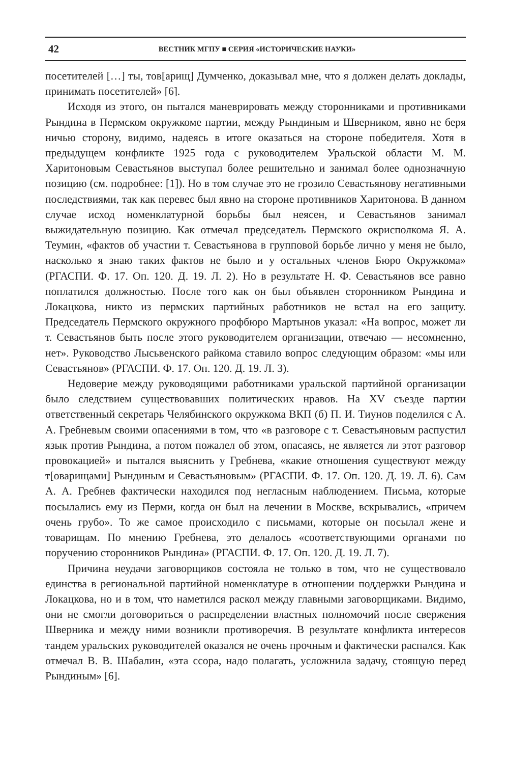42 ВЕСТНИК МГПУ ■ СЕРИЯ «ИСТОРИЧЕСКИЕ НАУКИ»
посетителей […] ты, тов[арищ] Думченко, доказывал мне, что я должен делать доклады, принимать посетителей» [6].
Исходя из этого, он пытался маневрировать между сторонниками и противниками Рындина в Пермском окружкоме партии, между Рындиным и Шверником, явно не беря ничью сторону, видимо, надеясь в итоге оказаться на стороне победителя. Хотя в предыдущем конфликте 1925 года с руководителем Уральской области М. М. Харитоновым Севастьянов выступал более решительно и занимал более однозначную позицию (см. подробнее: [1]). Но в том случае это не грозило Севастьянову негативными последствиями, так как перевес был явно на стороне противников Харитонова. В данном случае исход номенклатурной борьбы был неясен, и Севастьянов занимал выжидательную позицию. Как отмечал председатель Пермского окрисполкома Я. А. Теумин, «фактов об участии т. Севастьянова в групповой борьбе лично у меня не было, насколько я знаю таких фактов не было и у остальных членов Бюро Окружкома» (РГАСПИ. Ф. 17. Оп. 120. Д. 19. Л. 2). Но в результате Н. Ф. Севастьянов все равно поплатился должностью. После того как он был объявлен сторонником Рындина и Локацкова, никто из пермских партийных работников не встал на его защиту. Председатель Пермского окружного профбюро Мартынов указал: «На вопрос, может ли т. Севастьянов быть после этого руководителем организации, отвечаю — несомненно, нет». Руководство Лысьвенского райкома ставило вопрос следующим образом: «мы или Севастьянов» (РГАСПИ. Ф. 17. Оп. 120. Д. 19. Л. 3).
Недоверие между руководящими работниками уральской партийной организации было следствием существовавших политических нравов. На XV съезде партии ответственный секретарь Челябинского окружкома ВКП (б) П. И. Тиунов поделился с А. А. Гребневым своими опасениями в том, что «в разговоре с т. Севастьяновым распустил язык против Рындина, а потом пожалел об этом, опасаясь, не является ли этот разговор провокацией» и пытался выяснить у Гребнева, «какие отношения существуют между т[оварищами] Рындиным и Севастьяновым» (РГАСПИ. Ф. 17. Оп. 120. Д. 19. Л. 6). Сам А. А. Гребнев фактически находился под негласным наблюдением. Письма, которые посылались ему из Перми, когда он был на лечении в Москве, вскрывались, «причем очень грубо». То же самое происходило с письмами, которые он посылал жене и товарищам. По мнению Гребнева, это делалось «соответствующими органами по поручению сторонников Рындина» (РГАСПИ. Ф. 17. Оп. 120. Д. 19. Л. 7).
Причина неудачи заговорщиков состояла не только в том, что не существовало единства в региональной партийной номенклатуре в отношении поддержки Рындина и Локацкова, но и в том, что наметился раскол между главными заговорщиками. Видимо, они не смогли договориться о распределении властных полномочий после свержения Шверника и между ними возникли противоречия. В результате конфликта интересов тандем уральских руководителей оказался не очень прочным и фактически распался. Как отмечал В. В. Шабалин, «эта ссора, надо полагать, усложнила задачу, стоящую перед Рындиным» [6].